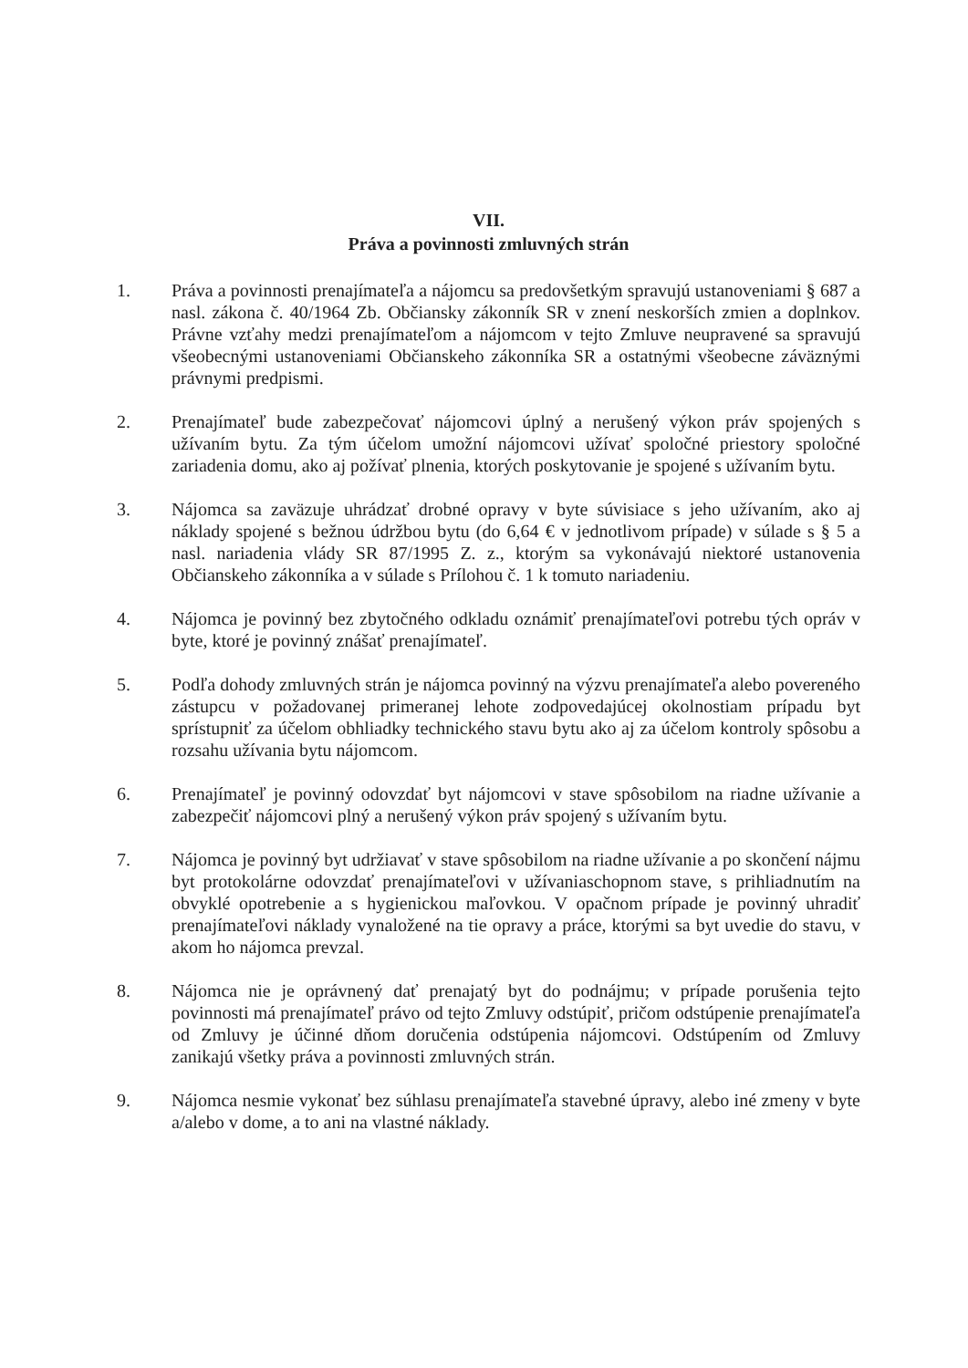VII.
Práva a povinnosti zmluvných strán
1. Práva a povinnosti prenajímateľa a nájomcu sa predovšetkým spravujú ustanoveniami § 687 a nasl. zákona č. 40/1964 Zb. Občiansky zákonník SR v znení neskorších zmien a doplnkov. Právne vzťahy medzi prenajímateľom a nájomcom v tejto Zmluve neupravené sa spravujú všeobecnými ustanoveniami Občianskeho zákonníka SR a ostatnými všeobecne záväznými právnymi predpismi.
2. Prenajímateľ bude zabezpečovať nájomcovi úplný a nerušený výkon práv spojených s užívaním bytu. Za tým účelom umožní nájomcovi užívať spoločné priestory spoločné zariadenia domu, ako aj požívať plnenia, ktorých poskytovanie je spojené s užívaním bytu.
3. Nájomca sa zaväzuje uhrádzať drobné opravy v byte súvisiace s jeho užívaním, ako aj náklady spojené s bežnou údržbou bytu (do 6,64 € v jednotlivom prípade) v súlade s § 5 a nasl. nariadenia vlády SR 87/1995 Z. z., ktorým sa vykonávajú niektoré ustanovenia Občianskeho zákonníka a v súlade s Prílohou č. 1 k tomuto nariadeniu.
4. Nájomca je povinný bez zbytočného odkladu oznámiť prenajímateľovi potrebu tých opráv v byte, ktoré je povinný znášať prenajímateľ.
5. Podľa dohody zmluvných strán je nájomca povinný na výzvu prenajímateľa alebo povereného zástupcu v požadovanej primeranej lehote zodpovedajúcej okolnostiam prípadu byt sprístupniť za účelom obhliadky technického stavu bytu ako aj za účelom kontroly spôsobu a rozsahu užívania bytu nájomcom.
6. Prenajímateľ je povinný odovzdať byt nájomcovi v stave spôsobilom na riadne užívanie a zabezpečiť nájomcovi plný a nerušený výkon práv spojený s užívaním bytu.
7. Nájomca je povinný byt udržiavať v stave spôsobilom na riadne užívanie a po skončení nájmu byt protokolárne odovzdať prenajímateľovi v užívaniaschopnom stave, s prihliadnutím na obvyklé opotrebenie a s hygienickou maľovkou. V opačnom prípade je povinný uhradiť prenajímateľovi náklady vynaložené na tie opravy a práce, ktorými sa byt uvedie do stavu, v akom ho nájomca prevzal.
8. Nájomca nie je oprávnený dať prenajatý byt do podnájmu; v prípade porušenia tejto povinnosti má prenajímateľ právo od tejto Zmluvy odstúpiť, pričom odstúpenie prenajímateľa od Zmluvy je účinné dňom doručenia odstúpenia nájomcovi. Odstúpením od Zmluvy zanikajú všetky práva a povinnosti zmluvných strán.
9. Nájomca nesmie vykonať bez súhlasu prenajímateľa stavebné úpravy, alebo iné zmeny v byte a/alebo v dome, a to ani na vlastné náklady.